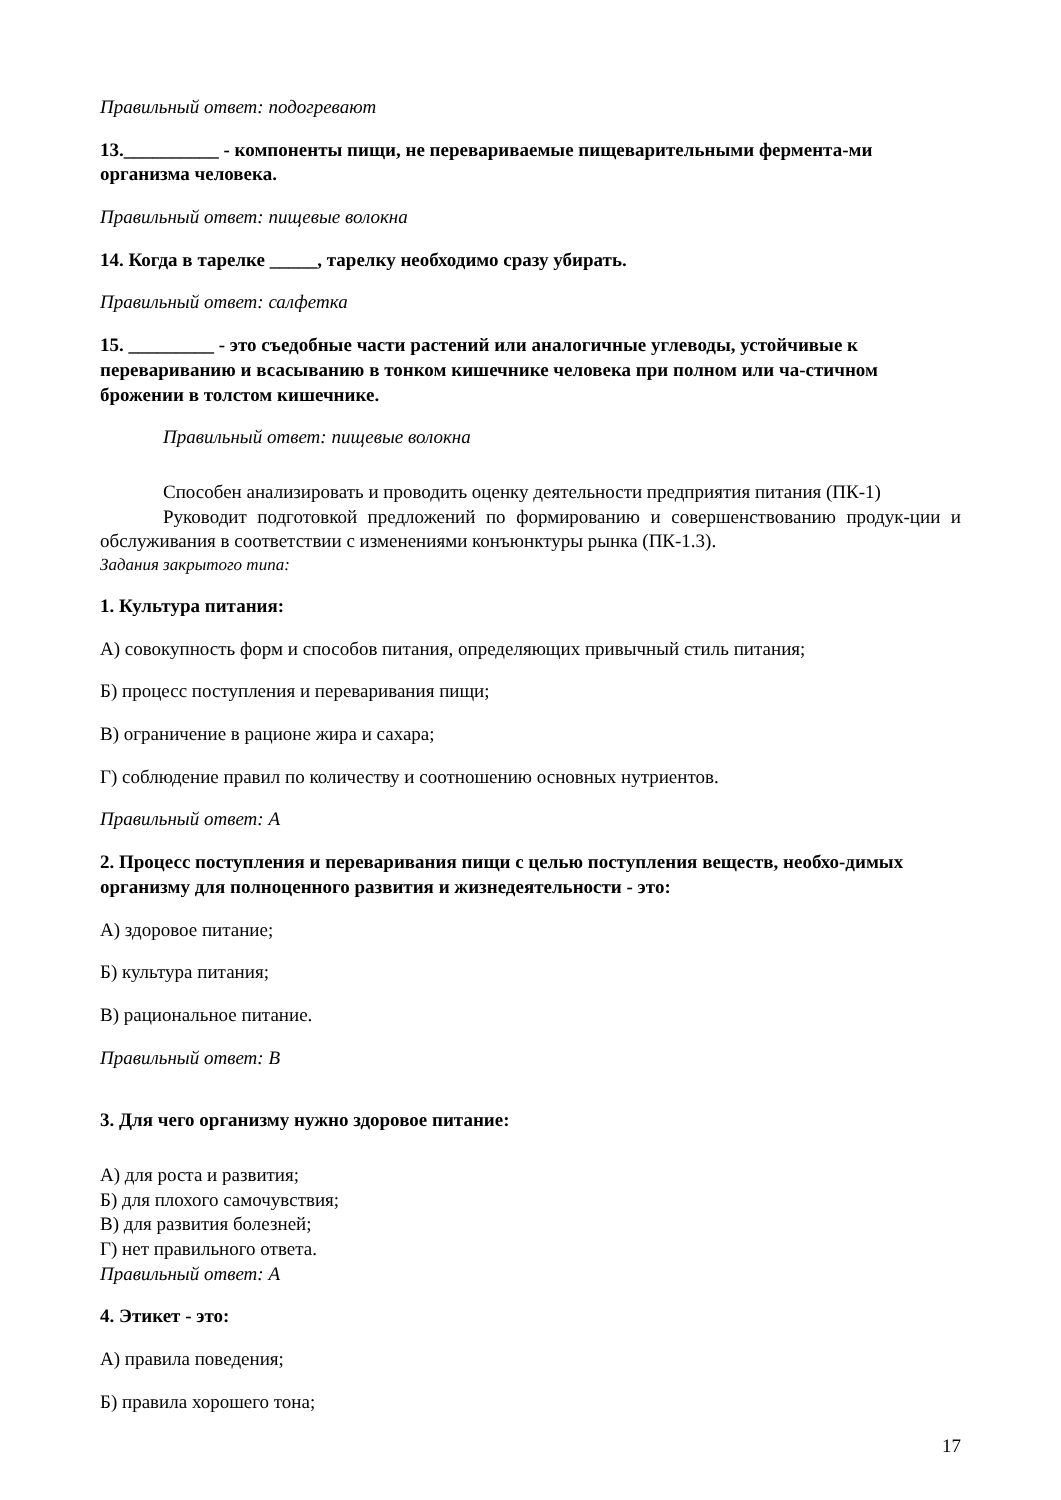Правильный ответ: подогревают
13.__________ - компоненты пищи, не перевариваемые пищеварительными фермента-ми организма человека.
Правильный ответ: пищевые волокна
14. Когда в тарелке _____, тарелку необходимо сразу убирать.
Правильный ответ: салфетка
15. _________ - это съедобные части растений или аналогичные углеводы, устойчивые к перевариванию и всасыванию в тонком кишечнике человека при полном или ча-стичном брожении в толстом кишечнике.
Правильный ответ: пищевые волокна
Способен анализировать и проводить оценку деятельности предприятия питания (ПК-1)
Руководит подготовкой предложений по формированию и совершенствованию продук-ции и обслуживания в соответствии с изменениями конъюнктуры рынка (ПК-1.3).
Задания закрытого типа:
1. Культура питания:
А) совокупность форм и способов питания, определяющих привычный стиль питания;
Б) процесс поступления и переваривания пищи;
В) ограничение в рационе жира и сахара;
Г) соблюдение правил по количеству и соотношению основных нутриентов.
Правильный ответ: А
2. Процесс поступления и переваривания пищи с целью поступления веществ, необхо-димых организму для полноценного развития и жизнедеятельности - это:
А) здоровое питание;
Б) культура питания;
В) рациональное питание.
Правильный ответ: В
3. Для чего организму нужно здоровое питание:
А) для роста и развития;
Б) для плохого самочувствия;
В) для развития болезней;
Г) нет правильного ответа.
Правильный ответ: А
4. Этикет - это:
А) правила поведения;
Б) правила хорошего тона;
17